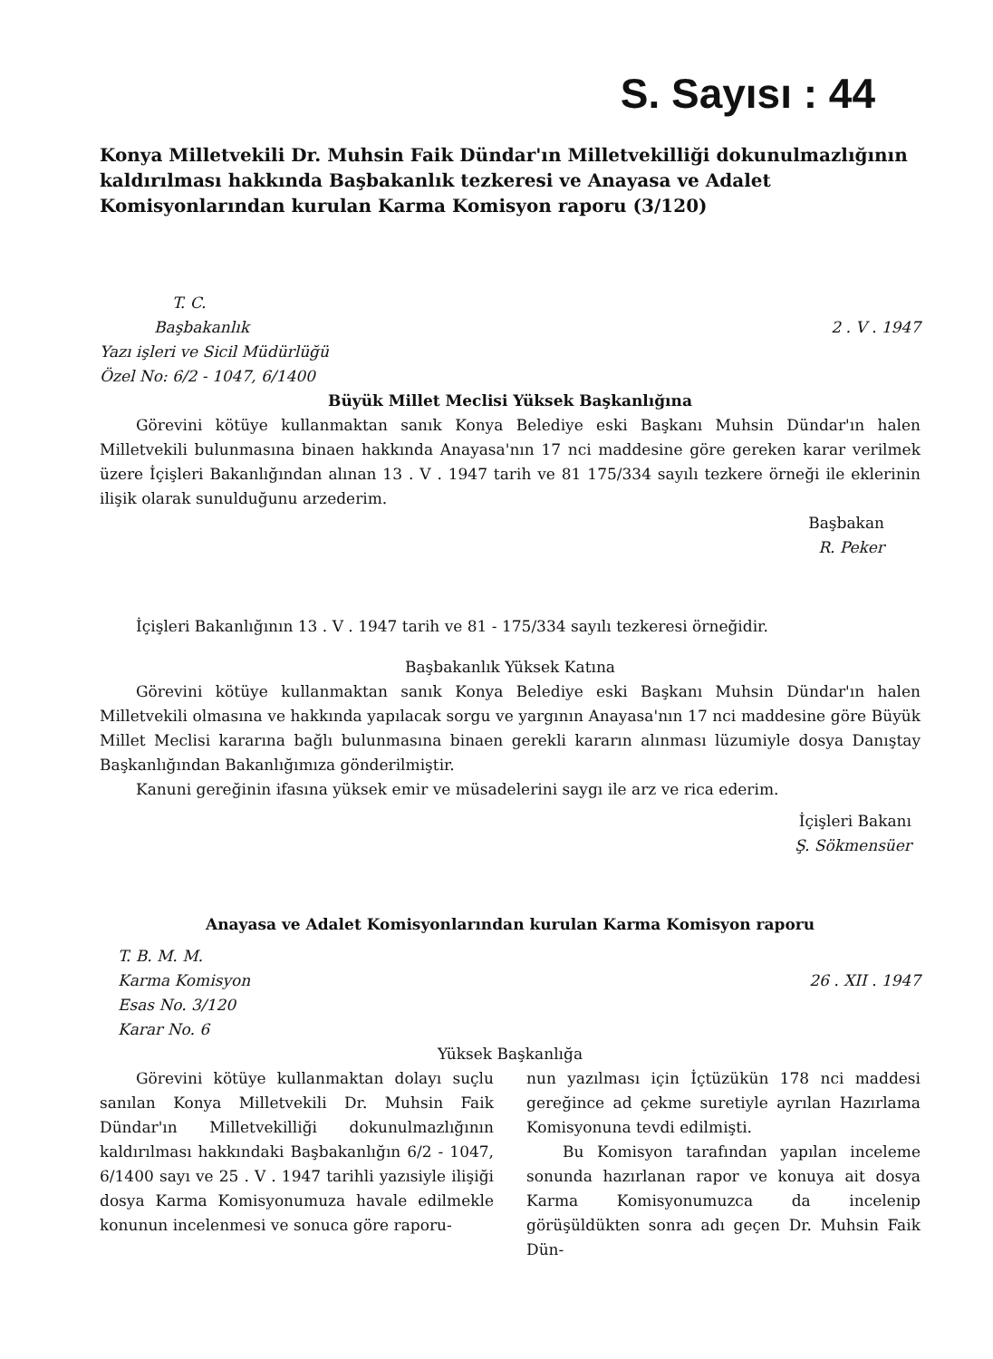S. Sayısı : 44
Konya Milletvekili Dr. Muhsin Faik Dündar'ın Milletvekilliği dokunulmazlığının kaldırılması hakkında Başbakanlık tezkeresi ve Anayasa ve Adalet Komisyonlarından kurulan Karma Komisyon raporu (3/120)
T. C.
Başbakanlık 2 . V . 1947
Yazı işleri ve Sicil Müdürlüğü
Özel No: 6/2 - 1047, 6/1400
Büyük Millet Meclisi Yüksek Başkanlığına
Görevini kötüye kullanmaktan sanık Konya Belediye eski Başkanı Muhsin Dündar'ın halen Milletvekili bulunmasına binaen hakkında Anayasa'nın 17 nci maddesine göre gereken karar verilmek üzere İçişleri Bakanlığından alınan 13 . V . 1947 tarih ve 81 175/334 sayılı tezkere örneği ile eklerinin ilişik olarak sunulduğunu arzederim.
Başbakan
R. Peker
İçişleri Bakanlığının 13 . V . 1947 tarih ve 81 - 175/334 sayılı tezkeresi örneğidir.
Başbakanlık Yüksek Katına
Görevini kötüye kullanmaktan sanık Konya Belediye eski Başkanı Muhsin Dündar'ın halen Milletvekili olmasına ve hakkında yapılacak sorgu ve yargının Anayasa'nın 17 nci maddesine göre Büyük Millet Meclisi kararına bağlı bulunmasına binaen gerekli kararın alınması lüzumiyle dosya Danıştay Başkanlığından Bakanlığımıza gönderilmiştir.
Kanuni gereğinin ifasına yüksek emir ve müsadelerini saygı ile arz ve rica ederim.
İçişleri Bakanı
Ş. Sökmensüer
Anayasa ve Adalet Komisyonlarından kurulan Karma Komisyon raporu
T. B. M. M.
Karma Komisyon 26 . XII . 1947
Esas No. 3/120
Karar No. 6
Yüksek Başkanlığa
Görevini kötüye kullanmaktan dolayı suçlu sanılan Konya Milletvekili Dr. Muhsin Faik Dündar'ın Milletvekilliği dokunulmazlığının kaldırılması hakkındaki Başbakanlığın 6/2 - 1047, 6/1400 sayı ve 25 . V . 1947 tarihli yazısiyle ilişiği dosya Karma Komisyonumuza havale edilmekle konunun incelenmesi ve sonuca göre raporu-
nun yazılması için İçtüzükün 178 nci maddesi gereğince ad çekme suretiyle ayrılan Hazırlama Komisyonuna tevdi edilmişti.
Bu Komisyon tarafından yapılan inceleme sonunda hazırlanan rapor ve konuya ait dosya Karma Komisyonumuzca da incelenip görüşüldükten sonra adı geçen Dr. Muhsin Faik Dün-